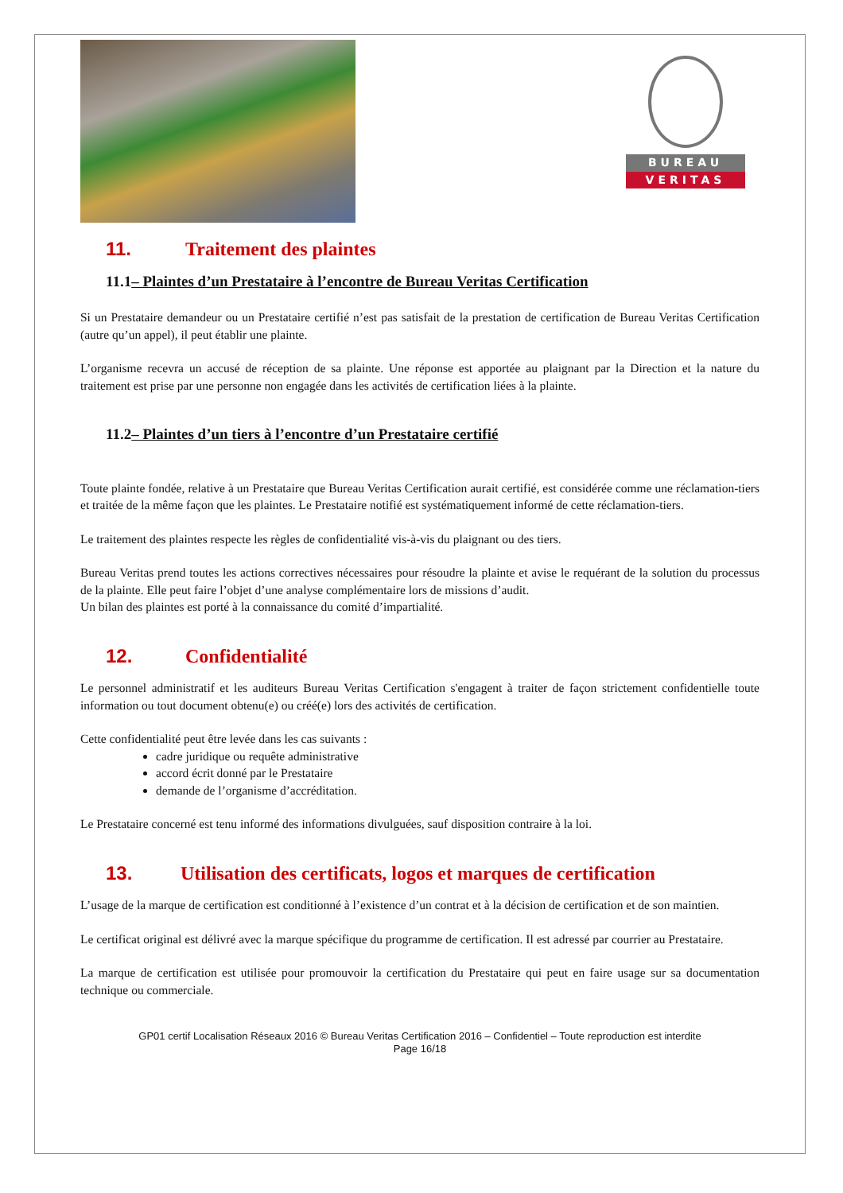BUREAU
VERITAS
11. Traitement des plaintes
11.1– Plaintes d’un Prestataire à l’encontre de Bureau Veritas Certification
Si un Prestataire demandeur ou un Prestataire certifié n’est pas satisfait de la prestation de certification de Bureau Veritas Certification (autre qu’un appel), il peut établir une plainte.
L’organisme recevra un accusé de réception de sa plainte. Une réponse est apportée au plaignant par la Direction et la nature du traitement est prise par une personne non engagée dans les activités de certification liées à la plainte.
11.2– Plaintes d’un tiers à l’encontre d’un Prestataire certifié
Toute plainte fondée, relative à un Prestataire que Bureau Veritas Certification aurait certifié, est considérée comme une réclamation-tiers et traitée de la même façon que les plaintes. Le Prestataire notifié est systématiquement informé de cette réclamation-tiers.
Le traitement des plaintes respecte les règles de confidentialité vis-à-vis du plaignant ou des tiers.
Bureau Veritas prend toutes les actions correctives nécessaires pour résoudre la plainte et avise le requérant de la solution du processus de la plainte. Elle peut faire l’objet d’une analyse complémentaire lors de missions d’audit.
Un bilan des plaintes est porté à la connaissance du comité d’impartialité.
12. Confidentialité
Le personnel administratif et les auditeurs Bureau Veritas Certification s'engagent à traiter de façon strictement confidentielle toute information ou tout document obtenu(e) ou créé(e) lors des activités de certification.
Cette confidentialité peut être levée dans les cas suivants :
cadre juridique ou requête administrative
accord écrit donné par le Prestataire
demande de l’organisme d’accréditation.
Le Prestataire concerné est tenu informé des informations divulguées, sauf disposition contraire à la loi.
13. Utilisation des certificats, logos et marques de certification
L’usage de la marque de certification est conditionné à l’existence d’un contrat et à la décision de certification et de son maintien.
Le certificat original est délivré avec la marque spécifique du programme de certification. Il est adressé par courrier au Prestataire.
La marque de certification est utilisée pour promouvoir la certification du Prestataire qui peut en faire usage sur sa documentation technique ou commerciale.
GP01 certif Localisation Réseaux 2016 © Bureau Veritas Certification 2016 – Confidentiel – Toute reproduction est interdite
Page 16/18